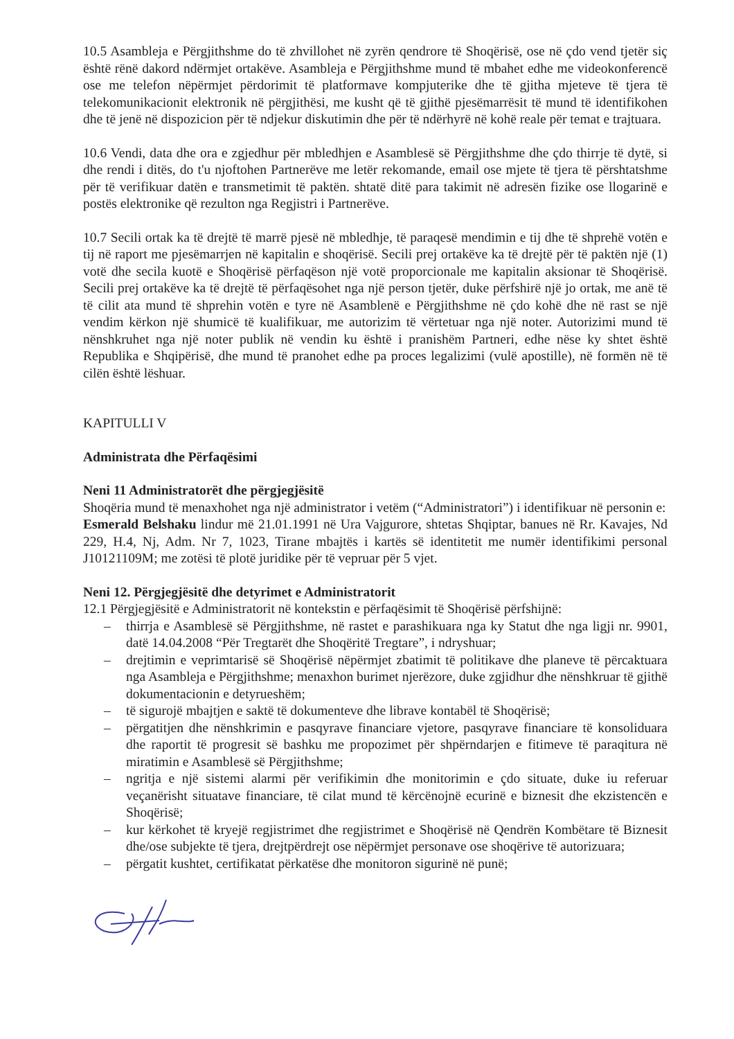10.5 Asambleja e Përgjithshme do të zhvillohet në zyrën qendrore të Shoqërisë, ose në çdo vend tjetër siç është rënë dakord ndërmjet ortakëve. Asambleja e Përgjithshme mund të mbahet edhe me videokonferencë ose me telefon nëpërmjet përdorimit të platformave kompjuterike dhe të gjitha mjeteve të tjera të telekomunikacionit elektronik në përgjithësi, me kusht që të gjithë pjesëmarrësit të mund të identifikohen dhe të jenë në dispozicion për të ndjekur diskutimin dhe për të ndërhyrë në kohë reale për temat e trajtuara.
10.6 Vendi, data dhe ora e zgjedhur për mbledhjen e Asamblesë së Përgjithshme dhe çdo thirrje të dytë, si dhe rendi i ditës, do t'u njoftohen Partnerëve me letër rekomande, email ose mjete të tjera të përshtatshme për të verifikuar datën e transmetimit të paktën. shtatë ditë para takimit në adresën fizike ose llogarinë e postës elektronike që rezulton nga Regjistri i Partnerëve.
10.7 Secili ortak ka të drejtë të marrë pjesë në mbledhje, të paraqesë mendimin e tij dhe të shprehë votën e tij në raport me pjesëmarrjen në kapitalin e shoqërisë. Secili prej ortakëve ka të drejtë për të paktën një (1) votë dhe secila kuotë e Shoqërisë përfaqëson një votë proporcionale me kapitalin aksionar të Shoqërisë. Secili prej ortakëve ka të drejtë të përfaqësohet nga një person tjetër, duke përfshirë një jo ortak, me anë të të cilit ata mund të shprehin votën e tyre në Asamblenë e Përgjithshme në çdo kohë dhe në rast se një vendim kërkon një shumicë të kualifikuar, me autorizim të vërtetuar nga një noter. Autorizimi mund të nënshkruhet nga një noter publik në vendin ku është i pranishëm Partneri, edhe nëse ky shtet është Republika e Shqipërisë, dhe mund të pranohet edhe pa proces legalizimi (vulë apostille), në formën në të cilën është lëshuar.
KAPITULLI V
Administrata dhe Përfaqësimi
Neni 11 Administratorët dhe përgjegjësitë
Shoqëria mund të menaxhohet nga një administrator i vetëm (“Administratori”) i identifikuar në personin e:
Esmerald Belshaku lindur më 21.01.1991 në Ura Vajgurore, shtetas Shqiptar, banues në Rr. Kavajes, Nd 229, H.4, Nj, Adm. Nr 7, 1023, Tirane mbajtës i kartës së identitetit me numër identifikimi personal J10121109M; me zotësi të plotë juridike për të vepruar për 5 vjet.
Neni 12. Përgjegjësitë dhe detyrimet e Administratorit
12.1 Përgjegjësitë e Administratorit në kontekstin e përfaqësimit të Shoqërisë përfshijnë:
– thirrja e Asamblesë së Përgjithshme, në rastet e parashikuara nga ky Statut dhe nga ligji nr. 9901, datë 14.04.2008 “Për Tregtarët dhe Shoqëritë Tregtare”, i ndryshuar;
– drejtimin e veprimtarisë së Shoqërisë nëpërmjet zbatimit të politikave dhe planeve të përcaktuara nga Asambleja e Përgjithshme; menaxhon burimet njerëzore, duke zgjidhur dhe nënshkruar të gjithë dokumentacionin e detyrueshëm;
– të sigurojë mbajtjen e saktë të dokumenteve dhe librave kontabël të Shoqërisë;
– përgatitjen dhe nënshkrimin e pasqyrave financiare vjetore, pasqyrave financiare të konsoliduara dhe raportit të progresit së bashku me propozimet për shpërndarjen e fitimeve të paraqitura në miratimin e Asamblesë së Përgjithshme;
– ngritja e një sistemi alarmi për verifikimin dhe monitorimin e çdo situate, duke iu referuar veçanërisht situatave financiare, të cilat mund të kërcënojnë ecurinë e biznesit dhe ekzistencën e Shoqërisë;
– kur kërkohet të kryejë regjistrimet dhe regjistrimet e Shoqërisë në Qendrën Kombëtare të Biznesit dhe/ose subjekte të tjera, drejtpërdrejt ose nëpërmjet personave ose shoqërive të autorizuara;
– përgatit kushtet, certifikatat përkatëse dhe monitoron sigurinë në punë;